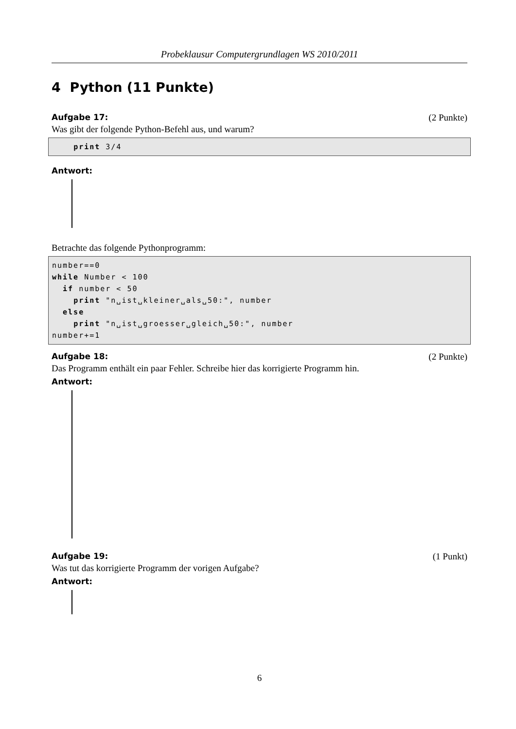Probeklausur Computergrundlagen WS 2010/2011
4 Python (11 Punkte)
Aufgabe 17: (2 Punkte)
Was gibt der folgende Python-Befehl aus, und warum?
    print 3/4
Antwort:
Betrachte das folgende Pythonprogramm:
number==0
while Number < 100
  if number < 50
    print "n␣ist␣kleiner␣als␣50:", number
  else
    print "n␣ist␣groesser␣gleich␣50:", number
number+=1
Aufgabe 18: (2 Punkte)
Das Programm enthält ein paar Fehler. Schreibe hier das korrigierte Programm hin.
Antwort:
Aufgabe 19: (1 Punkt)
Was tut das korrigierte Programm der vorigen Aufgabe?
Antwort:
6